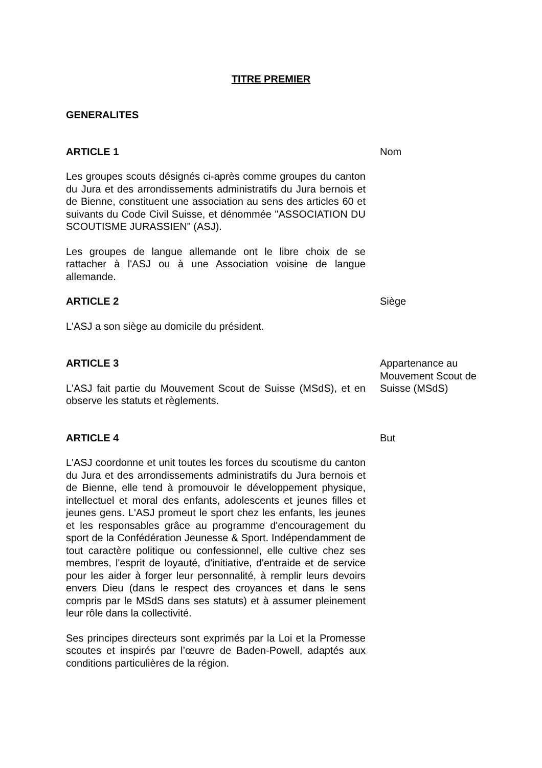TITRE PREMIER
GENERALITES
ARTICLE 1
Les groupes scouts désignés ci-après comme groupes du canton du Jura et des arrondissements administratifs du Jura bernois et de Bienne, constituent une association au sens des articles 60 et suivants du Code Civil Suisse, et dénommée "ASSOCIATION DU SCOUTISME JURASSIEN" (ASJ).
Les groupes de langue allemande ont le libre choix de se rattacher à l'ASJ ou à une Association voisine de langue allemande.
Nom
ARTICLE 2
L'ASJ a son siège au domicile du président.
Siège
ARTICLE 3
L'ASJ fait partie du Mouvement Scout de Suisse (MSdS), et en observe les statuts et règlements.
Appartenance au Mouvement Scout de Suisse (MSdS)
ARTICLE 4
L'ASJ coordonne et unit toutes les forces du scoutisme du canton du Jura et des arrondissements administratifs du Jura bernois et de Bienne, elle tend à promouvoir le développement physique, intellectuel et moral des enfants, adolescents et jeunes filles et jeunes gens. L'ASJ promeut le sport chez les enfants, les jeunes et les responsables grâce au programme d'encouragement du sport de la Confédération Jeunesse & Sport. Indépendamment de tout caractère politique ou confessionnel, elle cultive chez ses membres, l'esprit de loyauté, d'initiative, d'entraide et de service pour les aider à forger leur personnalité, à remplir leurs devoirs envers Dieu (dans le respect des croyances et dans le sens compris par le MSdS dans ses statuts) et à assumer pleinement leur rôle dans la collectivité.
Ses principes directeurs sont exprimés par la Loi et la Promesse scoutes et inspirés par l’œuvre de Baden-Powell, adaptés aux conditions particulières de la région.
But